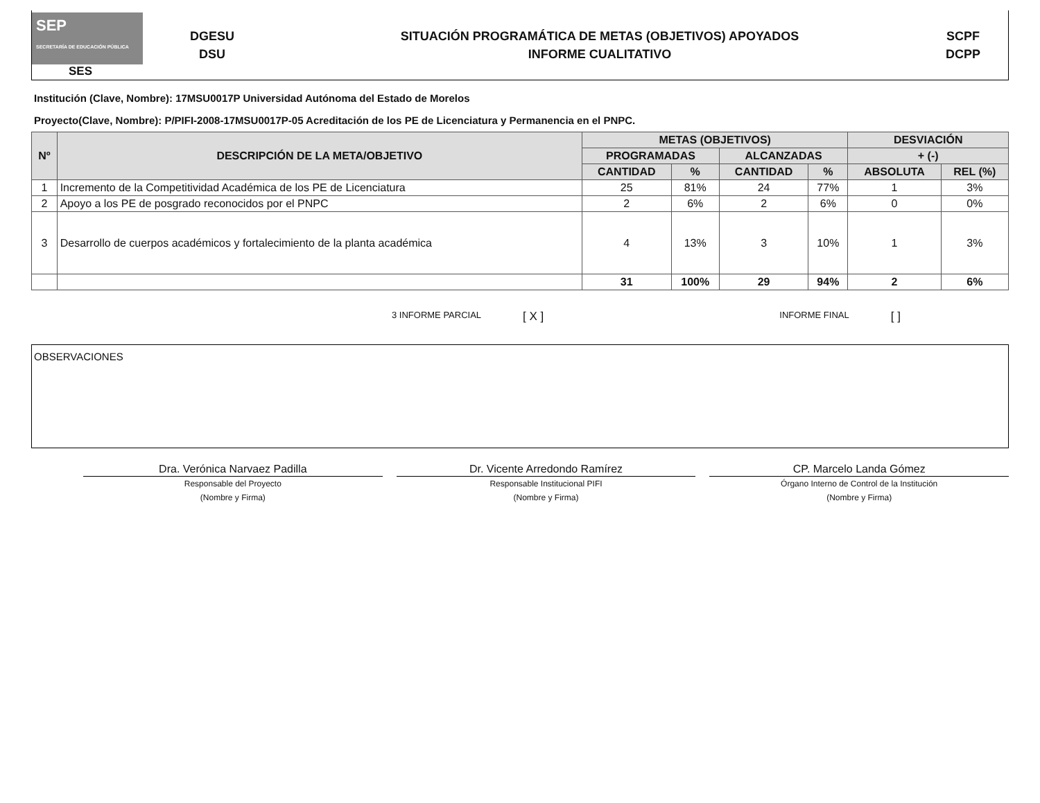SEP
SECRETARÍA DE EDUCACIÓN PÚBLICA
SES
DGESU
DSU
SITUACIÓN PROGRAMÁTICA DE METAS (OBJETIVOS) APOYADOS
INFORME CUALITATIVO
SCPF
DCPP
Institución (Clave, Nombre): 17MSU0017P Universidad Autónoma del Estado de Morelos
Proyecto(Clave, Nombre): P/PIFI-2008-17MSU0017P-05 Acreditación de los PE de Licenciatura y Permanencia en el PNPC.
| Nº | DESCRIPCIÓN DE LA META/OBJETIVO | METAS (OBJETIVOS) | | | | DESVIACIÓN | |
| --- | --- | --- | --- | --- | --- | --- | --- |
| | | PROGRAMADAS | | ALCANZADAS | | + (-) | |
| | | CANTIDAD | % | CANTIDAD | % | ABSOLUTA | REL (%) |
| 1 | Incremento de la Competitividad Académica de los PE de Licenciatura | 25 | 81% | 24 | 77% | 1 | 3% |
| 2 | Apoyo a los PE de posgrado reconocidos por el PNPC | 2 | 6% | 2 | 6% | 0 | 0% |
| 3 | Desarrollo de cuerpos académicos y fortalecimiento de la planta académica | 4 | 13% | 3 | 10% | 1 | 3% |
| | | 31 | 100% | 29 | 94% | 2 | 6% |
3 INFORME PARCIAL [ X ] INFORME FINAL [ ]
OBSERVACIONES
Dra. Verónica Narvaez Padilla
Responsable del Proyecto
(Nombre y Firma)
Dr. Vicente Arredondo Ramírez
Responsable Institucional PIFI
(Nombre y Firma)
CP. Marcelo Landa Gómez
Órgano Interno de Control de la Institución
(Nombre y Firma)